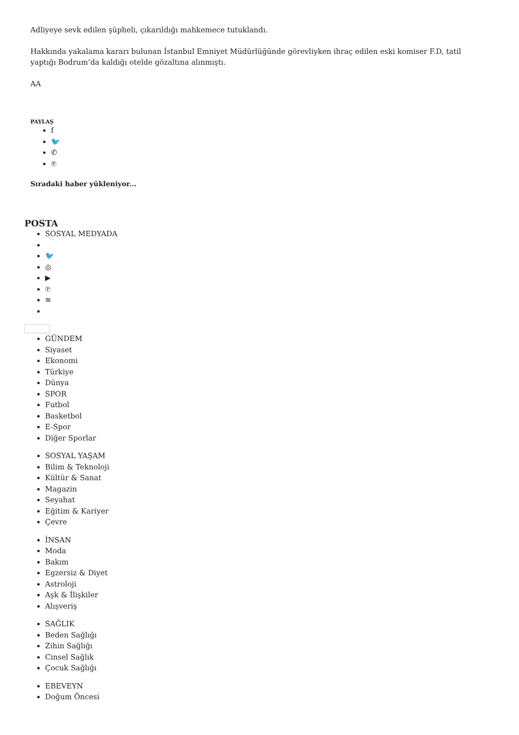Adliyeye sevk edilen şüpheli, çıkarıldığı mahkemece tutuklandı.
Hakkında yakalama kararı bulunan İstanbul Emniyet Müdürlüğünde görevliyken ihraç edilen eski komiser F.D, tatil yaptığı Bodrum’da kaldığı otelde gözaltına alınmıştı.
AA
PAYLAŞ
f
🐦
✆
℗
Sıradaki haber yükleniyor...
POSTA
SOSYAL MEDYADA
🐦
◎
▶
℗
≋
GÜNDEM
Siyaset
Ekonomi
Türkiye
Dünya
SPOR
Futbol
Basketbol
E-Spor
Diğer Sporlar
SOSYAL YAŞAM
Bilim & Teknoloji
Kültür & Sanat
Magazin
Seyahat
Eğitim & Kariyer
Çevre
İNSAN
Moda
Bakım
Egzersiz & Diyet
Astroloji
Aşk & İlişkiler
Alışveriş
SAĞLIK
Beden Sağlığı
Zihin Sağlığı
Cinsel Sağlık
Çocuk Sağlığı
EBEVEYN
Doğum Öncesi